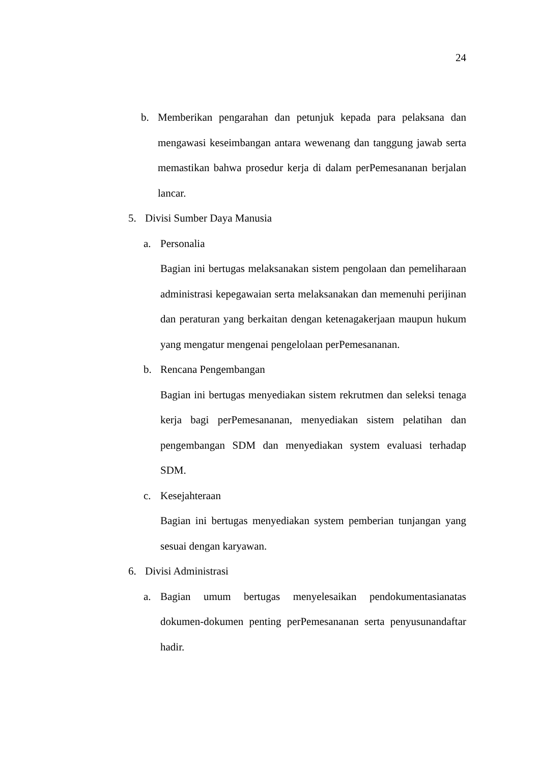24
b. Memberikan pengarahan dan petunjuk kepada para pelaksana dan mengawasi keseimbangan antara wewenang dan tanggung jawab serta memastikan bahwa prosedur kerja di dalam perPemesananan berjalan lancar.
5. Divisi Sumber Daya Manusia
a. Personalia
Bagian ini bertugas melaksanakan sistem pengolaan dan pemeliharaan administrasi kepegawaian serta melaksanakan dan memenuhi perijinan dan peraturan yang berkaitan dengan ketenagakerjaan maupun hukum yang mengatur mengenai pengelolaan perPemesananan.
b. Rencana Pengembangan
Bagian ini bertugas menyediakan sistem rekrutmen dan seleksi tenaga kerja bagi perPemesananan, menyediakan sistem pelatihan dan pengembangan SDM dan menyediakan system evaluasi terhadap SDM.
c. Kesejahteraan
Bagian ini bertugas menyediakan system pemberian tunjangan yang sesuai dengan karyawan.
6. Divisi Administrasi
a. Bagian umum bertugas menyelesaikan pendokumentasianatas dokumen-dokumen penting perPemesananan serta penyusunandaftar hadir.